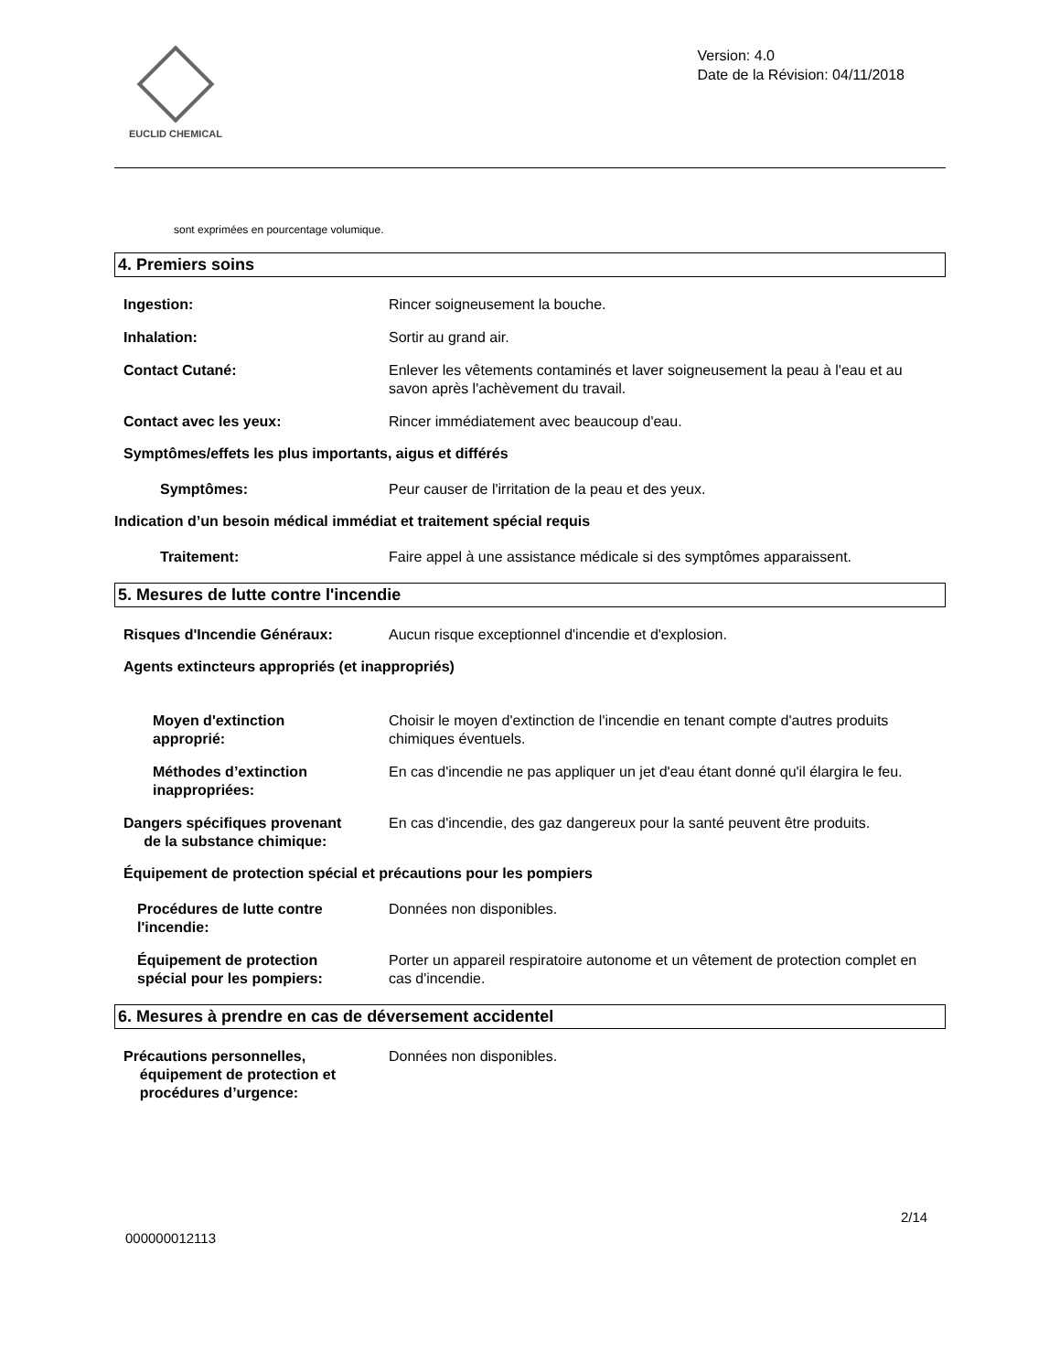EUCLID CHEMICAL
Version: 4.0
Date de la Révision: 04/11/2018
sont exprimées en pourcentage volumique.
4. Premiers soins
Ingestion: Rincer soigneusement la bouche.
Inhalation: Sortir au grand air.
Contact Cutané: Enlever les vêtements contaminés et laver soigneusement la peau à l'eau et au savon après l'achèvement du travail.
Contact avec les yeux: Rincer immédiatement avec beaucoup d'eau.
Symptômes/effets les plus importants, aigus et différés
Symptômes: Peur causer de l'irritation de la peau et des yeux.
Indication d’un besoin médical immédiat et traitement spécial requis
Traitement: Faire appel à une assistance médicale si des symptômes apparaissent.
5. Mesures de lutte contre l'incendie
Risques d'Incendie Généraux: Aucun risque exceptionnel d'incendie et d'explosion.
Agents extincteurs appropriés (et inappropriés)
Moyen d'extinction
approprié:
Choisir le moyen d'extinction de l'incendie en tenant compte d'autres produits chimiques éventuels.
Méthodes d’extinction
inappropriées:
En cas d'incendie ne pas appliquer un jet d'eau étant donné qu'il élargira le feu.
Dangers spécifiques provenant
de la substance chimique:
En cas d'incendie, des gaz dangereux pour la santé peuvent être produits.
Équipement de protection spécial et précautions pour les pompiers
Procédures de lutte contre
l'incendie:
Données non disponibles.
Équipement de protection
spécial pour les pompiers:
Porter un appareil respiratoire autonome et un vêtement de protection complet en cas d'incendie.
6. Mesures à prendre en cas de déversement accidentel
Précautions personnelles,
équipement de protection et
procédures d’urgence:
Données non disponibles.
2/14
000000012113